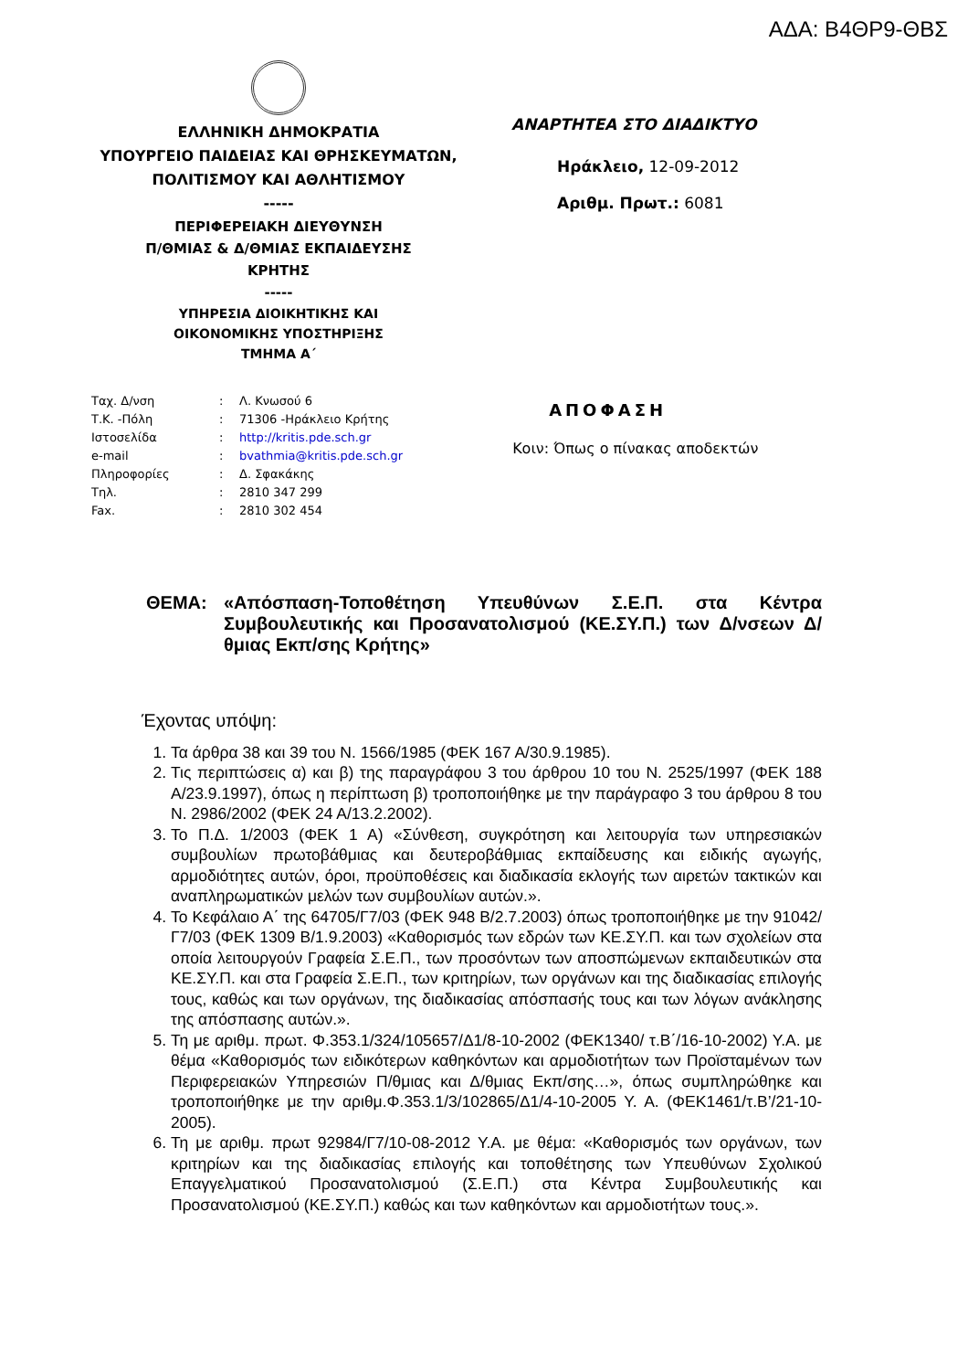ΑΔΑ: Β4ΘΡ9-ΘΒΣ
ΕΛΛΗΝΙΚΗ ΔΗΜΟΚΡΑΤΙΑ
ΥΠΟΥΡΓΕΙΟ ΠΑΙΔΕΙΑΣ ΚΑΙ ΘΡΗΣΚΕΥΜΑΤΩΝ,
ΠΟΛΙΤΙΣΜΟΥ ΚΑΙ ΑΘΛΗΤΙΣΜΟΥ
-----
ΠΕΡΙΦΕΡΕΙΑΚΗ ΔΙΕΥΘΥΝΣΗ
Π/ΘΜΙΑΣ & Δ/ΘΜΙΑΣ ΕΚΠΑΙΔΕΥΣΗΣ
ΚΡΗΤΗΣ
-----
ΥΠΗΡΕΣΙΑ ΔΙΟΙΚΗΤΙΚΗΣ ΚΑΙ
ΟΙΚΟΝΟΜΙΚΗΣ ΥΠΟΣΤΗΡΙΞΗΣ
ΤΜΗΜΑ Α΄
ΑΝΑΡΤΗΤΕΑ ΣΤΟ ΔΙΑΔΙΚΤΥΟ
Ηράκλειο, 12-09-2012
Αριθμ. Πρωτ.: 6081
| Ταχ. Δ/νση | : | Λ. Κνωσού 6 |
| Τ.Κ. -Πόλη | : | 71306 -Ηράκλειο Κρήτης |
| Ιστοσελίδα | : | http://kritis.pde.sch.gr |
| e-mail | : | bvathmia@kritis.pde.sch.gr |
| Πληροφορίες | : | Δ. Σφακάκης |
| Τηλ. | : | 2810 347 299 |
| Fax. | : | 2810 302 454 |
ΑΠΟΦΑΣΗ
Κοιν: Όπως ο πίνακας αποδεκτών
ΘΕΜΑ: «Απόσπαση-Τοποθέτηση Υπευθύνων Σ.Ε.Π. στα Κέντρα Συμβουλευτικής και Προσανατολισμού (ΚΕ.ΣΥ.Π.) των Δ/νσεων Δ/θμιας Εκπ/σης Κρήτης»
Έχοντας υπόψη:
1. Τα άρθρα 38 και 39 του Ν. 1566/1985 (ΦΕΚ 167 Α/30.9.1985).
2. Τις περιπτώσεις α) και β) της παραγράφου 3 του άρθρου 10 του Ν. 2525/1997 (ΦΕΚ 188 Α/23.9.1997), όπως η περίπτωση β) τροποποιήθηκε με την παράγραφο 3 του άρθρου 8 του Ν. 2986/2002 (ΦΕΚ 24 Α/13.2.2002).
3. Το Π.Δ. 1/2003 (ΦΕΚ 1 Α) «Σύνθεση, συγκρότηση και λειτουργία των υπηρεσιακών συμβουλίων πρωτοβάθμιας και δευτεροβάθμιας εκπαίδευσης και ειδικής αγωγής, αρμοδιότητες αυτών, όροι, προϋποθέσεις και διαδικασία εκλογής των αιρετών τακτικών και αναπληρωματικών μελών των συμβουλίων αυτών.».
4. Το Κεφάλαιο Α΄ της 64705/Γ7/03 (ΦΕΚ 948 Β/2.7.2003) όπως τροποποιήθηκε με την 91042/Γ7/03 (ΦΕΚ 1309 Β/1.9.2003) «Καθορισμός των εδρών των ΚΕ.ΣΥ.Π. και των σχολείων στα οποία λειτουργούν Γραφεία Σ.Ε.Π., των προσόντων των αποσπώμενων εκπαιδευτικών στα ΚΕ.ΣΥ.Π. και στα Γραφεία Σ.Ε.Π., των κριτηρίων, των οργάνων και της διαδικασίας επιλογής τους, καθώς και των οργάνων, της διαδικασίας απόσπασής τους και των λόγων ανάκλησης της απόσπασης αυτών.».
5. Τη με αριθμ. πρωτ. Φ.353.1/324/105657/Δ1/8-10-2002 (ΦΕΚ1340/ τ.Β΄/16-10-2002) Υ.Α. με θέμα «Καθορισμός των ειδικότερων καθηκόντων και αρμοδιοτήτων των Προϊσταμένων των Περιφερειακών Υπηρεσιών Π/θμιας και Δ/θμιας Εκπ/σης…», όπως συμπληρώθηκε και τροποποιήθηκε με την αριθμ.Φ.353.1/3/102865/Δ1/4-10-2005 Υ. Α. (ΦΕΚ1461/τ.Β’/21-10-2005).
6. Τη με αριθμ. πρωτ 92984/Γ7/10-08-2012 Υ.Α. με θέμα: «Καθορισμός των οργάνων, των κριτηρίων και της διαδικασίας επιλογής και τοποθέτησης των Υπευθύνων Σχολικού Επαγγελματικού Προσανατολισμού (Σ.Ε.Π.) στα Κέντρα Συμβουλευτικής και Προσανατολισμού (ΚΕ.ΣΥ.Π.) καθώς και των καθηκόντων και αρμοδιοτήτων τους.».